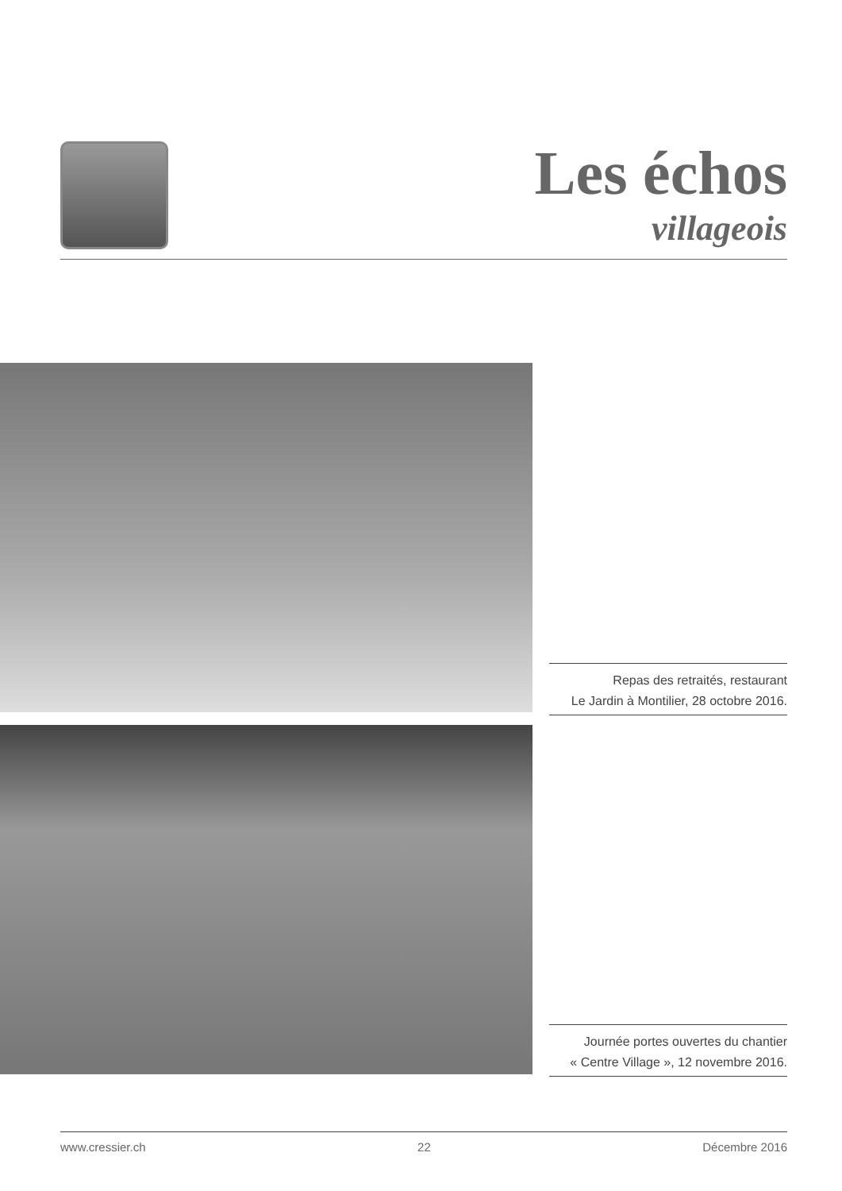Les échos
villageois
Repas des retraités, restaurant
Le Jardin à Montilier, 28 octobre 2016.
Journée portes ouvertes du chantier
« Centre Village », 12 novembre 2016.
www.cressier.ch 22 Décembre 2016